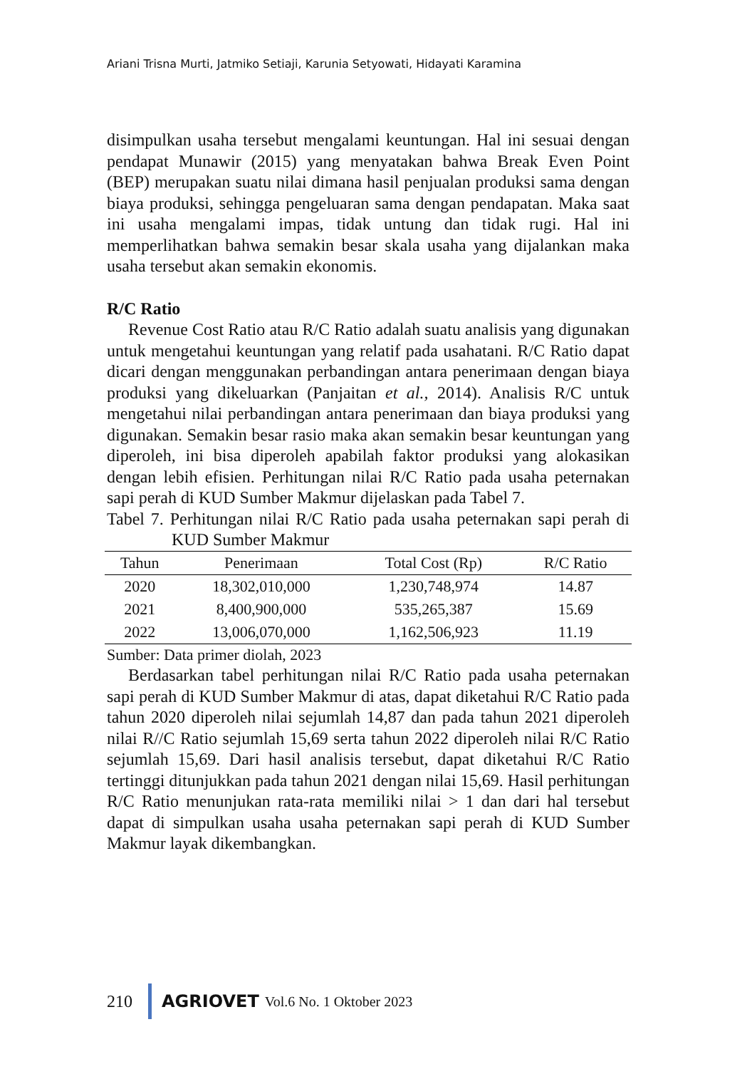Ariani Trisna Murti, Jatmiko Setiaji, Karunia Setyowati, Hidayati Karamina
disimpulkan usaha tersebut mengalami keuntungan. Hal ini sesuai dengan pendapat Munawir (2015) yang menyatakan bahwa Break Even Point (BEP) merupakan suatu nilai dimana hasil penjualan produksi sama dengan biaya produksi, sehingga pengeluaran sama dengan pendapatan. Maka saat ini usaha mengalami impas, tidak untung dan tidak rugi. Hal ini memperlihatkan bahwa semakin besar skala usaha yang dijalankan maka usaha tersebut akan semakin ekonomis.
R/C Ratio
Revenue Cost Ratio atau R/C Ratio adalah suatu analisis yang digunakan untuk mengetahui keuntungan yang relatif pada usahatani. R/C Ratio dapat dicari dengan menggunakan perbandingan antara penerimaan dengan biaya produksi yang dikeluarkan (Panjaitan et al., 2014). Analisis R/C untuk mengetahui nilai perbandingan antara penerimaan dan biaya produksi yang digunakan. Semakin besar rasio maka akan semakin besar keuntungan yang diperoleh, ini bisa diperoleh apabilah faktor produksi yang alokasikan dengan lebih efisien. Perhitungan nilai R/C Ratio pada usaha peternakan sapi perah di KUD Sumber Makmur dijelaskan pada Tabel 7.
Tabel 7. Perhitungan nilai R/C Ratio pada usaha peternakan sapi perah di KUD Sumber Makmur
| Tahun | Penerimaan | Total Cost (Rp) | R/C Ratio |
| --- | --- | --- | --- |
| 2020 | 18,302,010,000 | 1,230,748,974 | 14.87 |
| 2021 | 8,400,900,000 | 535,265,387 | 15.69 |
| 2022 | 13,006,070,000 | 1,162,506,923 | 11.19 |
Sumber: Data primer diolah, 2023
Berdasarkan tabel perhitungan nilai R/C Ratio pada usaha peternakan sapi perah di KUD Sumber Makmur di atas, dapat diketahui R/C Ratio pada tahun 2020 diperoleh nilai sejumlah 14,87 dan pada tahun 2021 diperoleh nilai R//C Ratio sejumlah 15,69 serta tahun 2022 diperoleh nilai R/C Ratio sejumlah 15,69. Dari hasil analisis tersebut, dapat diketahui R/C Ratio tertinggi ditunjukkan pada tahun 2021 dengan nilai 15,69. Hasil perhitungan R/C Ratio menunjukan rata-rata memiliki nilai > 1 dan dari hal tersebut dapat di simpulkan usaha usaha peternakan sapi perah di KUD Sumber Makmur layak dikembangkan.
210 AGRIOVET Vol.6 No. 1 Oktober 2023